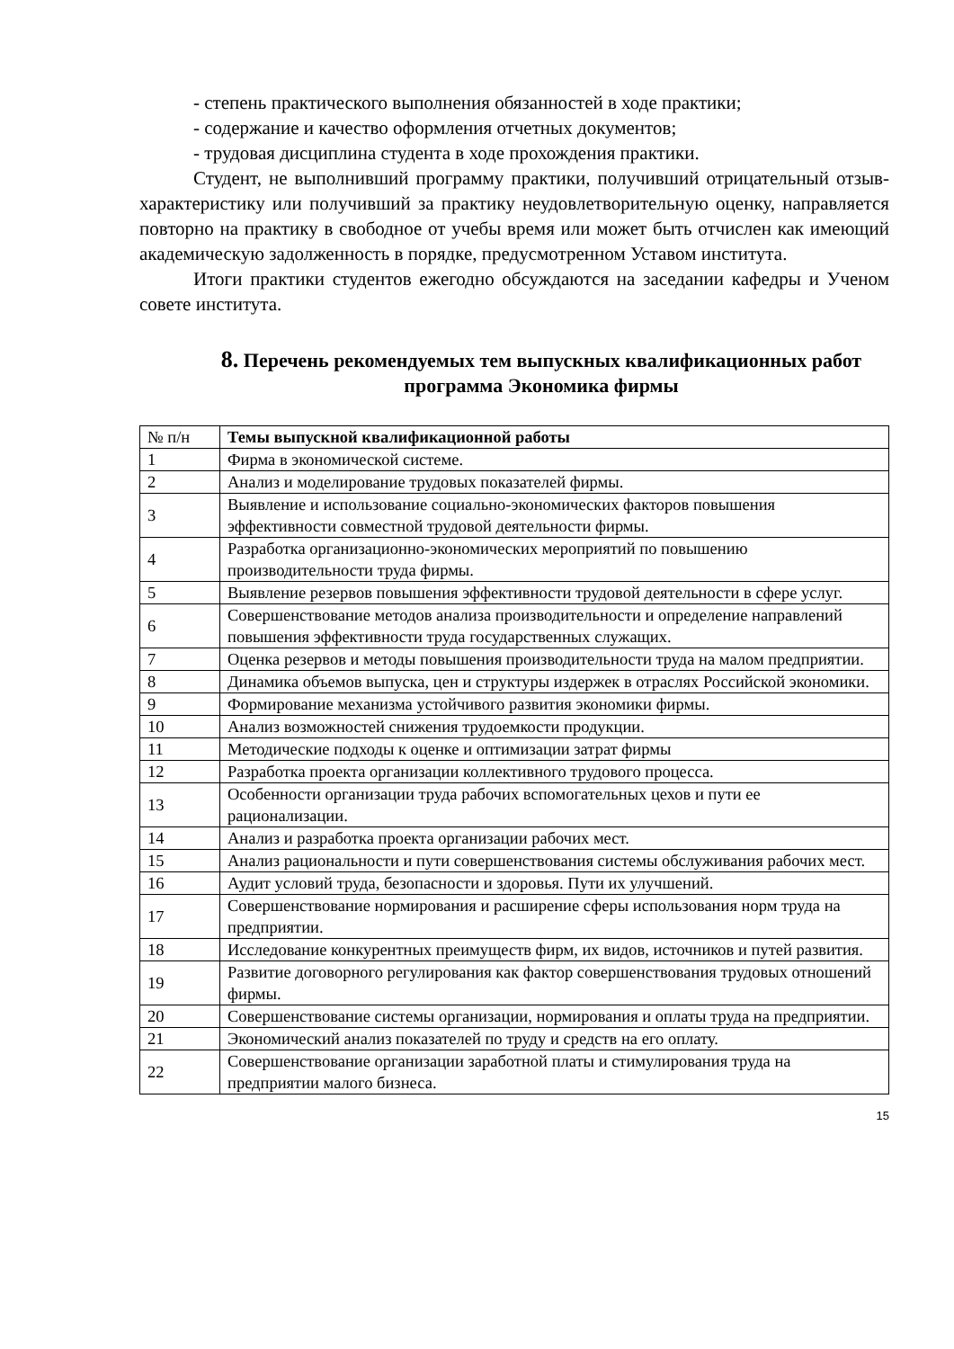- степень практического выполнения обязанностей в ходе практики;
- содержание и качество оформления отчетных документов;
- трудовая дисциплина студента в ходе прохождения практики.
Студент, не выполнивший программу практики, получивший отрицательный отзыв-характеристику или получивший за практику неудовлетворительную оценку, направляется повторно на практику в свободное от учебы время или может быть отчислен как имеющий академическую задолженность в порядке, предусмотренном Уставом института.
Итоги практики студентов ежегодно обсуждаются на заседании кафедры и Ученом совете института.
8. Перечень рекомендуемых тем выпускных квалификационных работ программа Экономика фирмы
| № п/н | Темы выпускной квалификационной работы |
| 1 | Фирма в экономической системе. |
| 2 | Анализ и моделирование трудовых показателей фирмы. |
| 3 | Выявление и использование социально-экономических факторов повышения эффективности совместной трудовой деятельности фирмы. |
| 4 | Разработка организационно-экономических мероприятий по повышению производительности труда фирмы. |
| 5 | Выявление резервов повышения эффективности трудовой деятельности в сфере услуг. |
| 6 | Совершенствование методов анализа производительности и определение направлений повышения эффективности труда государственных служащих. |
| 7 | Оценка резервов и методы повышения производительности труда на малом предприятии. |
| 8 | Динамика объемов выпуска, цен и структуры издержек в отраслях Российской экономики. |
| 9 | Формирование механизма устойчивого развития экономики фирмы. |
| 10 | Анализ возможностей снижения трудоемкости продукции. |
| 11 | Методические подходы к оценке и оптимизации затрат фирмы |
| 12 | Разработка проекта организации коллективного трудового процесса. |
| 13 | Особенности организации труда рабочих вспомогательных цехов и пути ее рационализации. |
| 14 | Анализ и разработка проекта организации рабочих мест. |
| 15 | Анализ рациональности и пути совершенствования системы обслуживания рабочих мест. |
| 16 | Аудит условий труда, безопасности и здоровья. Пути их улучшений. |
| 17 | Совершенствование нормирования и расширение сферы использования норм труда на предприятии. |
| 18 | Исследование конкурентных преимуществ фирм, их видов, источников и путей развития. |
| 19 | Развитие договорного регулирования как фактор совершенствования трудовых отношений фирмы. |
| 20 | Совершенствование системы организации, нормирования и оплаты труда на предприятии. |
| 21 | Экономический анализ показателей по труду и средств на его оплату. |
| 22 | Совершенствование организации заработной платы и стимулирования труда на предприятии малого бизнеса. |
15